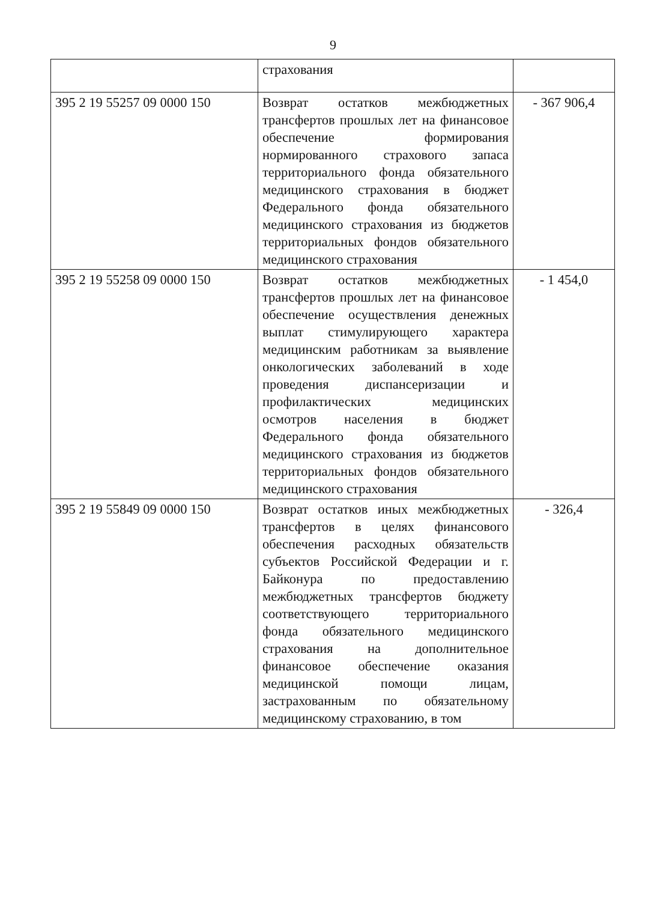9
| | страхования | |
| 395 2 19 55257 09 0000 150 | Возврат остатков межбюджетных трансфертов прошлых лет на финансовое обеспечение формирования нормированного страхового запаса территориального фонда обязательного медицинского страхования в бюджет Федерального фонда обязательного медицинского страхования из бюджетов территориальных фондов обязательного медицинского страхования | - 367 906,4 |
| 395 2 19 55258 09 0000 150 | Возврат остатков межбюджетных трансфертов прошлых лет на финансовое обеспечение осуществления денежных выплат стимулирующего характера медицинским работникам за выявление онкологических заболеваний в ходе проведения диспансеризации и профилактических медицинских осмотров населения в бюджет Федерального фонда обязательного медицинского страхования из бюджетов территориальных фондов обязательного медицинского страхования | - 1 454,0 |
| 395 2 19 55849 09 0000 150 | Возврат остатков иных межбюджетных трансфертов в целях финансового обеспечения расходных обязательств субъектов Российской Федерации и г. Байконура по предоставлению межбюджетных трансфертов бюджету соответствующего территориального фонда обязательного медицинского страхования на дополнительное финансовое обеспечение оказания медицинской помощи лицам, застрахованным по обязательному медицинскому страхованию, в том | - 326,4 |